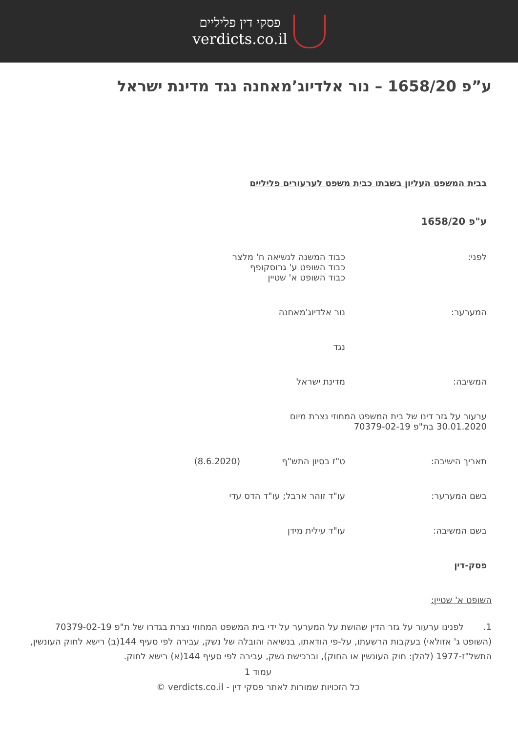פסקי דין פליליים
verdicts.co.il
ע”פ 1658/20 – נור אלדיוג’מאחנה נגד מדינת ישראל
בבית המשפט העליון בשבתו כבית משפט לערעורים פליליים
ע"פ 1658/20
לפני: כבוד המשנה לנשיאה ח' מלצר
כבוד השופט ע' גרוסקופף
כבוד השופט א' שטיין
המערער: נור אלדיוג'מאחנה
נגד
המשיבה: מדינת ישראל
ערעור על גזר דינו של בית המשפט המחוזי נצרת מיום
30.01.2020 בת"פ 70379-02-19
תאריך הישיבה: ט"ז בסיון התש"ף (8.6.2020)
בשם המערער: עו"ד זוהר ארבל; עו"ד הדס עדי
בשם המשיבה: עו"ד עילית מידן
פסק-דין
השופט א' שטיין:
1. לפנינו ערעור על גזר הדין שהושת על המערער על ידי בית המשפט המחוזי נצרת בגדרו של ת"פ 70379-02-19 (השופט ג' אזולאי) בעקבות הרשעתו, על-פי הודאתו, בנשיאה והובלה של נשק, עבירה לפי סעיף 144(ב) רישא לחוק העונשין, התשל"ז-1977 (להלן: חוק העונשין או החוק), וברכישת נשק, עבירה לפי סעיף 144(א) רישא לחוק.
עמוד 1
כל הזכויות שמורות לאתר פסקי דין - verdicts.co.il ©